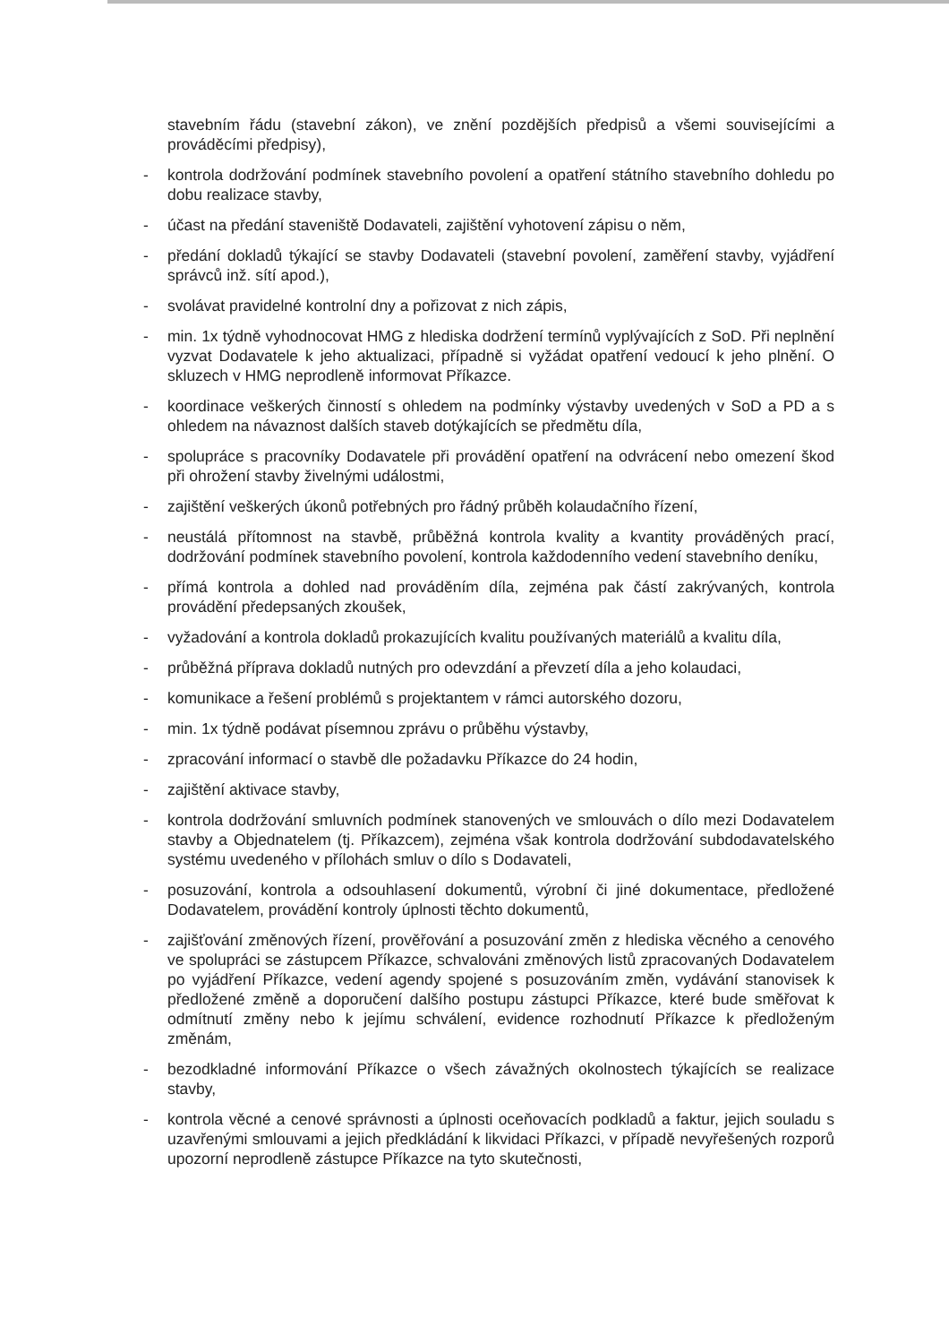stavebním řádu (stavební zákon), ve znění pozdějších předpisů a všemi souvisejícími a prováděcími předpisy),
- kontrola dodržování podmínek stavebního povolení a opatření státního stavebního dohledu po dobu realizace stavby,
- účast na předání staveniště Dodavateli, zajištění vyhotovení zápisu o něm,
- předání dokladů týkající se stavby Dodavateli (stavební povolení, zaměření stavby, vyjádření správců inž. sítí apod.),
- svolávat pravidelné kontrolní dny a pořizovat z nich zápis,
- min. 1x týdně vyhodnocovat HMG z hlediska dodržení termínů vyplývajících z SoD. Při neplnění vyzvat Dodavatele k jeho aktualizaci, případně si vyžádat opatření vedoucí k jeho plnění. O skluzech v HMG neprodleně informovat Příkazce.
- koordinace veškerých činností s ohledem na podmínky výstavby uvedených v SoD a PD a s ohledem na návaznost dalších staveb dotýkajících se předmětu díla,
- spolupráce s pracovníky Dodavatele při provádění opatření na odvrácení nebo omezení škod při ohrožení stavby živelnými událostmi,
- zajištění veškerých úkonů potřebných pro řádný průběh kolaudačního řízení,
- neustálá přítomnost na stavbě, průběžná kontrola kvality a kvantity prováděných prací, dodržování podmínek stavebního povolení, kontrola každodenního vedení stavebního deníku,
- přímá kontrola a dohled nad prováděním díla, zejména pak částí zakrývaných, kontrola provádění předepsaných zkoušek,
- vyžadování a kontrola dokladů prokazujících kvalitu používaných materiálů a kvalitu díla,
- průběžná příprava dokladů nutných pro odevzdání a převzetí díla a jeho kolaudaci,
- komunikace a řešení problémů s projektantem v rámci autorského dozoru,
- min. 1x týdně podávat písemnou zprávu o průběhu výstavby,
- zpracování informací o stavbě dle požadavku Příkazce do 24 hodin,
- zajištění aktivace stavby,
- kontrola dodržování smluvních podmínek stanovených ve smlouvách o dílo mezi Dodavatelem stavby a Objednatelem (tj. Příkazcem), zejména však kontrola dodržování subdodavatelského systému uvedeného v přílohách smluv o dílo s Dodavateli,
- posuzování, kontrola a odsouhlasení dokumentů, výrobní či jiné dokumentace, předložené Dodavatelem, provádění kontroly úplnosti těchto dokumentů,
- zajišťování změnových řízení, prověřování a posuzování změn z hlediska věcného a cenového ve spolupráci se zástupcem Příkazce, schvalováni změnových listů zpracovaných Dodavatelem po vyjádření Příkazce, vedení agendy spojené s posuzováním změn, vydávání stanovisek k předložené změně a doporučení dalšího postupu zástupci Příkazce, které bude směřovat k odmítnutí změny nebo k jejímu schválení, evidence rozhodnutí Příkazce k předloženým změnám,
- bezodkladné informování Příkazce o všech závažných okolnostech týkajících se realizace stavby,
- kontrola věcné a cenové správnosti a úplnosti oceňovacích podkladů a faktur, jejich souladu s uzavřenými smlouvami a jejich předkládání k likvidaci Příkazci, v případě nevyřešených rozporů upozorní neprodleně zástupce Příkazce na tyto skutečnosti,